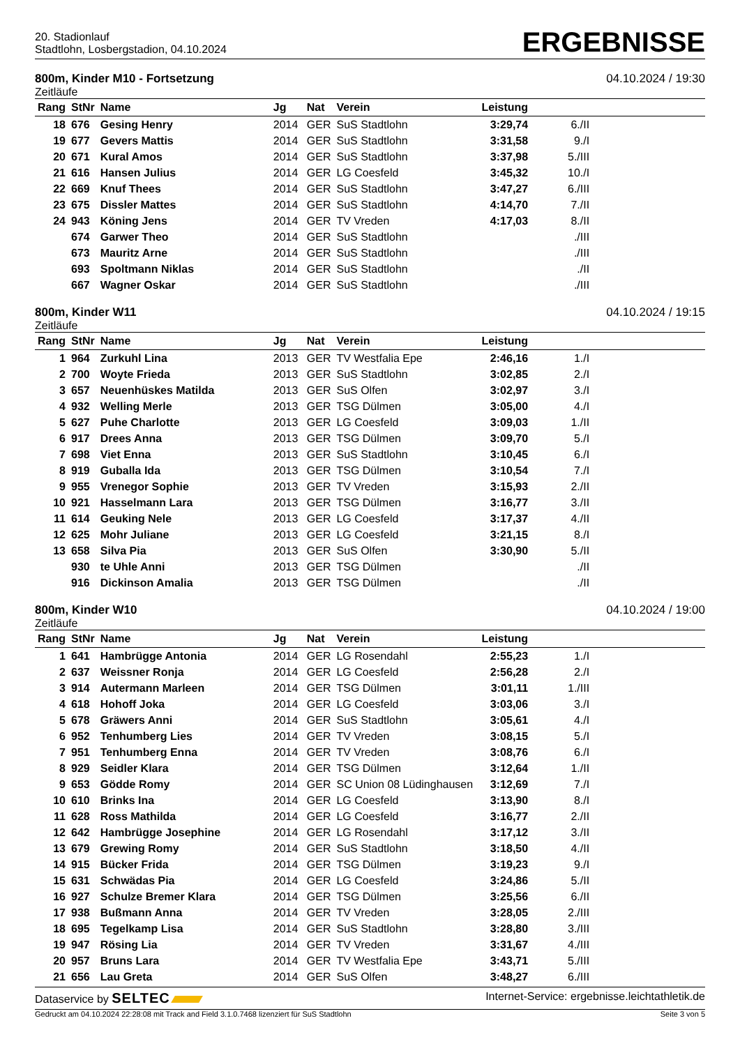20. Stadionlauf
Stadtlohn, Losbergstadion, 04.10.2024
ERGEBNISSE
800m, Kinder M10 - Fortsetzung 04.10.2024 / 19:30
Zeitläufe
| Rang | StNr | Name | Jg | Nat | Verein | Leistung | | |
| --- | --- | --- | --- | --- | --- | --- | --- | --- |
| 18 | 676 | Gesing Henry | 2014 | GER | SuS Stadtlohn | 3:29,74 | 6./II | |
| 19 | 677 | Gevers Mattis | 2014 | GER | SuS Stadtlohn | 3:31,58 | 9./I | |
| 20 | 671 | Kural Amos | 2014 | GER | SuS Stadtlohn | 3:37,98 | 5./III | |
| 21 | 616 | Hansen Julius | 2014 | GER | LG Coesfeld | 3:45,32 | 10./I | |
| 22 | 669 | Knuf Thees | 2014 | GER | SuS Stadtlohn | 3:47,27 | 6./III | |
| 23 | 675 | Dissler Mattes | 2014 | GER | SuS Stadtlohn | 4:14,70 | 7./II | |
| 24 | 943 | Köning Jens | 2014 | GER | TV Vreden | 4:17,03 | 8./II | |
| | 674 | Garwer Theo | 2014 | GER | SuS Stadtlohn | | ./III | |
| | 673 | Mauritz Arne | 2014 | GER | SuS Stadtlohn | | ./III | |
| | 693 | Spoltmann Niklas | 2014 | GER | SuS Stadtlohn | | ./II | |
| | 667 | Wagner Oskar | 2014 | GER | SuS Stadtlohn | | ./III | |
800m, Kinder W11 04.10.2024 / 19:15
Zeitläufe
| Rang | StNr | Name | Jg | Nat | Verein | Leistung | | |
| --- | --- | --- | --- | --- | --- | --- | --- | --- |
| 1 | 964 | Zurkuhl Lina | 2013 | GER | TV Westfalia Epe | 2:46,16 | 1./I | |
| 2 | 700 | Woyte Frieda | 2013 | GER | SuS Stadtlohn | 3:02,85 | 2./I | |
| 3 | 657 | Neuenhüskes Matilda | 2013 | GER | SuS Olfen | 3:02,97 | 3./I | |
| 4 | 932 | Welling Merle | 2013 | GER | TSG Dülmen | 3:05,00 | 4./I | |
| 5 | 627 | Puhe Charlotte | 2013 | GER | LG Coesfeld | 3:09,03 | 1./II | |
| 6 | 917 | Drees Anna | 2013 | GER | TSG Dülmen | 3:09,70 | 5./I | |
| 7 | 698 | Viet Enna | 2013 | GER | SuS Stadtlohn | 3:10,45 | 6./I | |
| 8 | 919 | Guballa Ida | 2013 | GER | TSG Dülmen | 3:10,54 | 7./I | |
| 9 | 955 | Vrenegor Sophie | 2013 | GER | TV Vreden | 3:15,93 | 2./II | |
| 10 | 921 | Hasselmann Lara | 2013 | GER | TSG Dülmen | 3:16,77 | 3./II | |
| 11 | 614 | Geuking Nele | 2013 | GER | LG Coesfeld | 3:17,37 | 4./II | |
| 12 | 625 | Mohr Juliane | 2013 | GER | LG Coesfeld | 3:21,15 | 8./I | |
| 13 | 658 | Silva Pia | 2013 | GER | SuS Olfen | 3:30,90 | 5./II | |
| | 930 | te Uhle Anni | 2013 | GER | TSG Dülmen | | ./II | |
| | 916 | Dickinson Amalia | 2013 | GER | TSG Dülmen | | ./II | |
800m, Kinder W10 04.10.2024 / 19:00
Zeitläufe
| Rang | StNr | Name | Jg | Nat | Verein | Leistung | | |
| --- | --- | --- | --- | --- | --- | --- | --- | --- |
| 1 | 641 | Hambrügge Antonia | 2014 | GER | LG Rosendahl | 2:55,23 | 1./I | |
| 2 | 637 | Weissner Ronja | 2014 | GER | LG Coesfeld | 2:56,28 | 2./I | |
| 3 | 914 | Autermann Marleen | 2014 | GER | TSG Dülmen | 3:01,11 | 1./III | |
| 4 | 618 | Hohoff Joka | 2014 | GER | LG Coesfeld | 3:03,06 | 3./I | |
| 5 | 678 | Gräwers Anni | 2014 | GER | SuS Stadtlohn | 3:05,61 | 4./I | |
| 6 | 952 | Tenhumberg Lies | 2014 | GER | TV Vreden | 3:08,15 | 5./I | |
| 7 | 951 | Tenhumberg Enna | 2014 | GER | TV Vreden | 3:08,76 | 6./I | |
| 8 | 929 | Seidler Klara | 2014 | GER | TSG Dülmen | 3:12,64 | 1./II | |
| 9 | 653 | Gödde Romy | 2014 | GER | SC Union 08 Lüdinghausen | 3:12,69 | 7./I | |
| 10 | 610 | Brinks Ina | 2014 | GER | LG Coesfeld | 3:13,90 | 8./I | |
| 11 | 628 | Ross Mathilda | 2014 | GER | LG Coesfeld | 3:16,77 | 2./II | |
| 12 | 642 | Hambrügge Josephine | 2014 | GER | LG Rosendahl | 3:17,12 | 3./II | |
| 13 | 679 | Grewing Romy | 2014 | GER | SuS Stadtlohn | 3:18,50 | 4./II | |
| 14 | 915 | Bücker Frida | 2014 | GER | TSG Dülmen | 3:19,23 | 9./I | |
| 15 | 631 | Schwädas Pia | 2014 | GER | LG Coesfeld | 3:24,86 | 5./II | |
| 16 | 927 | Schulze Bremer Klara | 2014 | GER | TSG Dülmen | 3:25,56 | 6./II | |
| 17 | 938 | Bußmann Anna | 2014 | GER | TV Vreden | 3:28,05 | 2./III | |
| 18 | 695 | Tegelkamp Lisa | 2014 | GER | SuS Stadtlohn | 3:28,80 | 3./III | |
| 19 | 947 | Rösing Lia | 2014 | GER | TV Vreden | 3:31,67 | 4./III | |
| 20 | 957 | Bruns Lara | 2014 | GER | TV Westfalia Epe | 3:43,71 | 5./III | |
| 21 | 656 | Lau Greta | 2014 | GER | SuS Olfen | 3:48,27 | 6./III | |
Dataservice by SELTEC Internet-Service: ergebnisse.leichtathletik.de
Gedruckt am 04.10.2024 22:28:08 mit Track and Field 3.1.0.7468 lizenziert für SuS Stadtlohn Seite 3 von 5